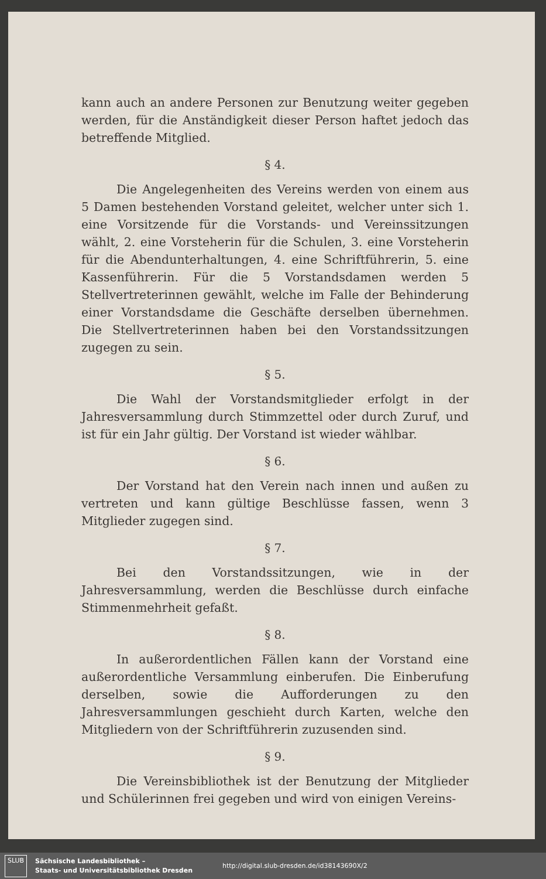kann auch an andere Personen zur Benutzung weiter gegeben werden, für die Anständigkeit dieser Person haftet jedoch das betreffende Mitglied.
§ 4.
Die Angelegenheiten des Vereins werden von einem aus 5 Damen bestehenden Vorstand geleitet, welcher unter sich 1. eine Vorsitzende für die Vorstands- und Vereinssitzungen wählt, 2. eine Vorsteherin für die Schulen, 3. eine Vorsteherin für die Abendunterhaltungen, 4. eine Schriftführerin, 5. eine Kassenführerin. Für die 5 Vorstandsdamen werden 5 Stellvertreterinnen gewählt, welche im Falle der Behinderung einer Vorstandsdame die Geschäfte derselben übernehmen. Die Stellvertreterinnen haben bei den Vorstandssitzungen zugegen zu sein.
§ 5.
Die Wahl der Vorstandsmitglieder erfolgt in der Jahresversammlung durch Stimmzettel oder durch Zuruf, und ist für ein Jahr gültig. Der Vorstand ist wieder wählbar.
§ 6.
Der Vorstand hat den Verein nach innen und außen zu vertreten und kann gültige Beschlüsse fassen, wenn 3 Mitglieder zugegen sind.
§ 7.
Bei den Vorstandssitzungen, wie in der Jahresversammlung, werden die Beschlüsse durch einfache Stimmenmehrheit gefaßt.
§ 8.
In außerordentlichen Fällen kann der Vorstand eine außerordentliche Versammlung einberufen. Die Einberufung derselben, sowie die Aufforderungen zu den Jahresversammlungen geschieht durch Karten, welche den Mitgliedern von der Schriftführerin zuzusenden sind.
§ 9.
Die Vereinsbibliothek ist der Benutzung der Mitglieder und Schülerinnen frei gegeben und wird von einigen Vereins-
SLUB
Sächsische Landesbibliothek –
Staats- und Universitätsbibliothek Dresden
http://digital.slub-dresden.de/id38143690X/2